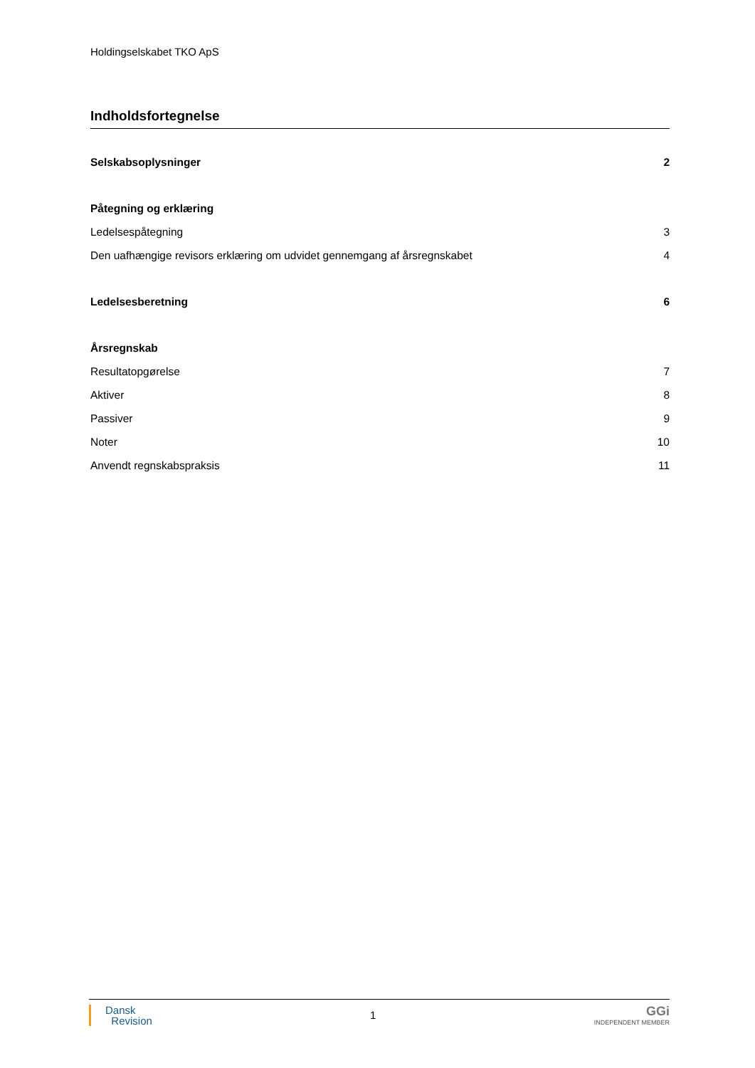Holdingselskabet TKO ApS
Indholdsfortegnelse
Selskabsoplysninger 2
Påtegning og erklæring
Ledelsespåtegning 3
Den uafhængige revisors erklæring om udvidet gennemgang af årsregnskabet 4
Ledelsesberetning 6
Årsregnskab
Resultatopgørelse 7
Aktiver 8
Passiver 9
Noter 10
Anvendt regnskabspraksis 11
Dansk
Revision
1
GGi
INDEPENDENT MEMBER